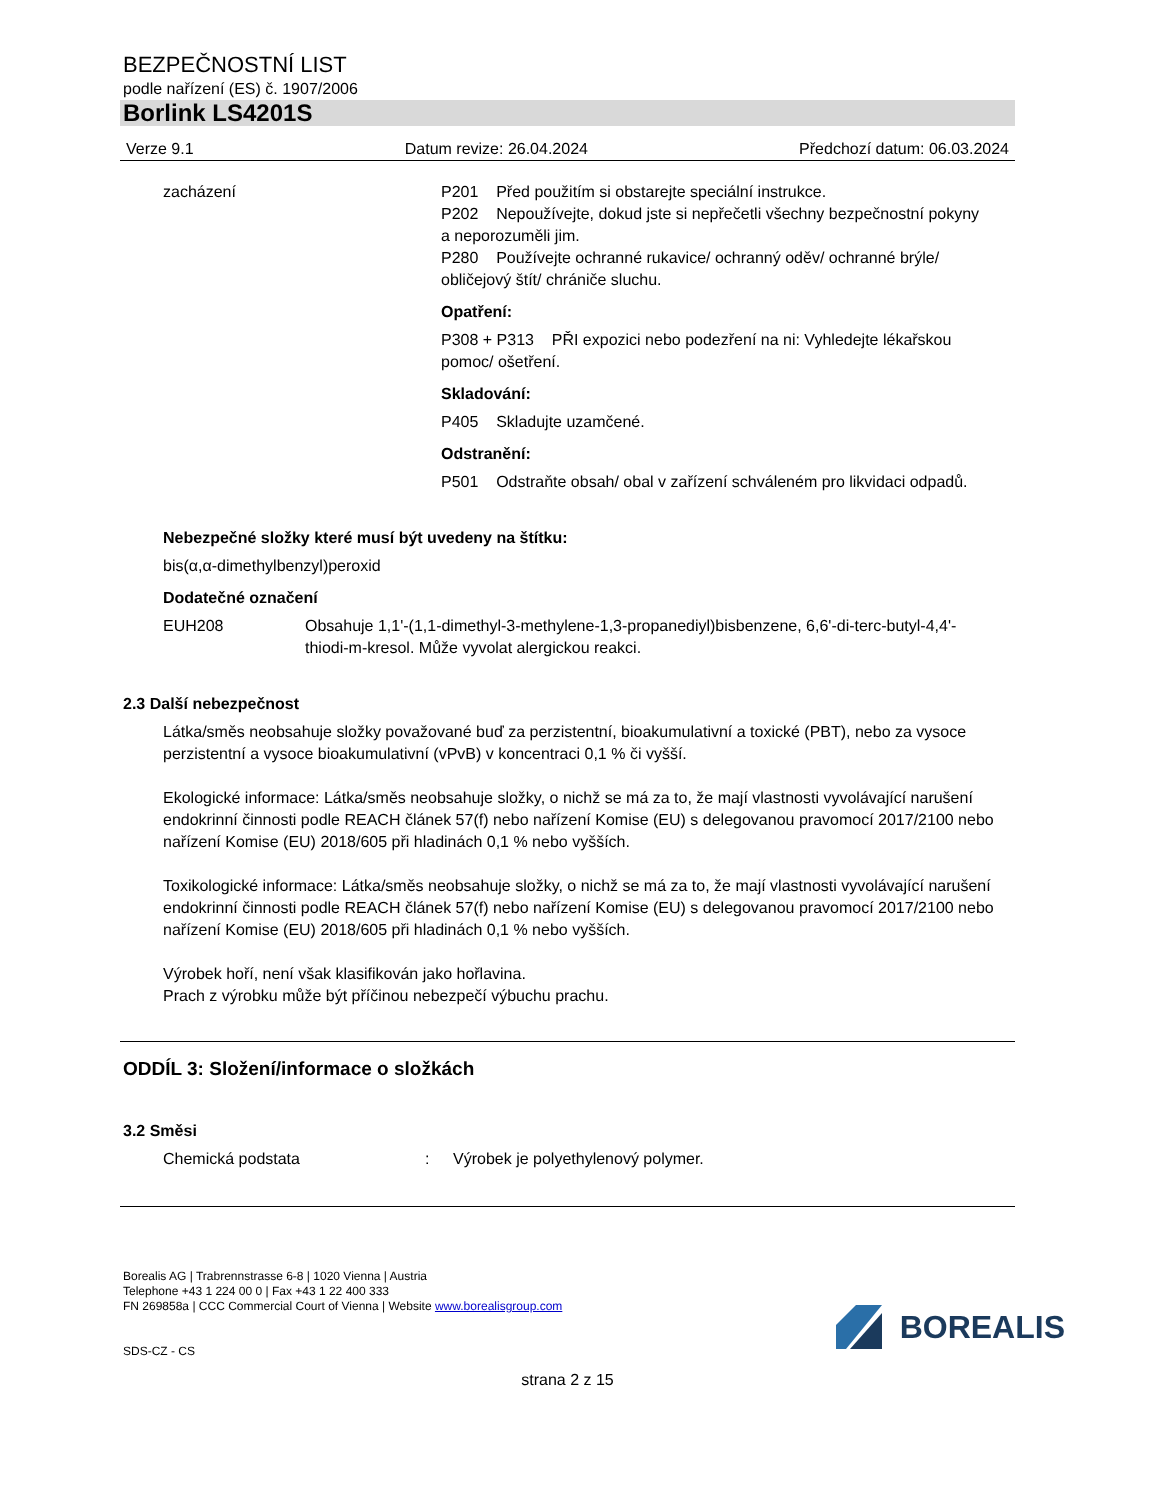BEZPEČNOSTNÍ LIST
podle nařízení (ES) č. 1907/2006
Borlink LS4201S
Verze 9.1 Datum revize: 26.04.2024 Předchozí datum: 06.03.2024
zacházení P201 Před použitím si obstarejte speciální instrukce.
P202 Nepoužívejte, dokud jste si nepřečetli všechny bezpečnostní pokyny a neporozuměli jim.
P280 Používejte ochranné rukavice/ ochranný oděv/ ochranné brýle/ obličejový štít/ chrániče sluchu.
Opatření:
P308 + P313 PŘI expozici nebo podezření na ni: Vyhledejte lékařskou pomoc/ ošetření.
Skladování:
P405 Skladujte uzamčené.
Odstranění:
P501 Odstraňte obsah/ obal v zařízení schváleném pro likvidaci odpadů.
Nebezpečné složky které musí být uvedeny na štítku:
bis(α,α-dimethylbenzyl)peroxid
Dodatečné označení
EUH208 Obsahuje 1,1'-(1,1-dimethyl-3-methylene-1,3-propanediyl)bisbenzene, 6,6'-di-terc-butyl-4,4'-thiodi-m-kresol. Může vyvolat alergickou reakci.
2.3 Další nebezpečnost
Látka/směs neobsahuje složky považované buď za perzistentní, bioakumulativní a toxické (PBT), nebo za vysoce perzistentní a vysoce bioakumulativní (vPvB) v koncentraci 0,1 % či vyšší.
Ekologické informace: Látka/směs neobsahuje složky, o nichž se má za to, že mají vlastnosti vyvolávající narušení endokrinní činnosti podle REACH článek 57(f) nebo nařízení Komise (EU) s delegovanou pravomocí 2017/2100 nebo nařízení Komise (EU) 2018/605 při hladinách 0,1 % nebo vyšších.
Toxikologické informace: Látka/směs neobsahuje složky, o nichž se má za to, že mají vlastnosti vyvolávající narušení endokrinní činnosti podle REACH článek 57(f) nebo nařízení Komise (EU) s delegovanou pravomocí 2017/2100 nebo nařízení Komise (EU) 2018/605 při hladinách 0,1 % nebo vyšších.
Výrobek hoří, není však klasifikován jako hořlavina.
Prach z výrobku může být příčinou nebezpečí výbuchu prachu.
ODDÍL 3: Složení/informace o složkách
3.2 Směsi
Chemická podstata : Výrobek je polyethylenový polymer.
Borealis AG | Trabrennstrasse 6-8 | 1020 Vienna | Austria
Telephone +43 1 224 00 0 | Fax +43 1 22 400 333
FN 269858a | CCC Commercial Court of Vienna | Website www.borealisgroup.com
SDS-CZ - CS
BOREALIS
strana 2 z 15